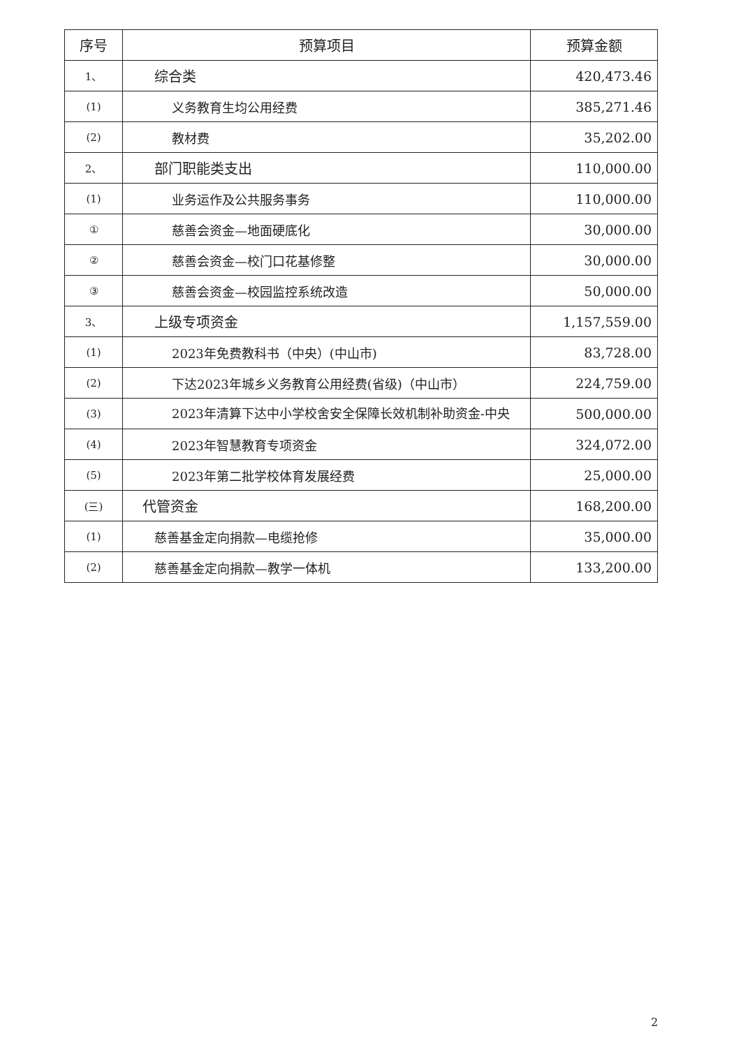| 序号 | 预算项目 | 预算金额 |
| --- | --- | --- |
| 1、 | 综合类 | 420,473.46 |
| (1) | 义务教育生均公用经费 | 385,271.46 |
| (2) | 教材费 | 35,202.00 |
| 2、 | 部门职能类支出 | 110,000.00 |
| (1) | 业务运作及公共服务事务 | 110,000.00 |
| ① | 慈善会资金—地面硬底化 | 30,000.00 |
| ② | 慈善会资金—校门口花基修整 | 30,000.00 |
| ③ | 慈善会资金—校园监控系统改造 | 50,000.00 |
| 3、 | 上级专项资金 | 1,157,559.00 |
| (1) | 2023年免费教科书（中央）(中山市) | 83,728.00 |
| (2) | 下达2023年城乡义务教育公用经费(省级)（中山市） | 224,759.00 |
| (3) | 2023年清算下达中小学校舍安全保障长效机制补助资金-中央 | 500,000.00 |
| (4) | 2023年智慧教育专项资金 | 324,072.00 |
| (5) | 2023年第二批学校体育发展经费 | 25,000.00 |
| (三) | 代管资金 | 168,200.00 |
| (1) | 慈善基金定向捐款—电缆抢修 | 35,000.00 |
| (2) | 慈善基金定向捐款—教学一体机 | 133,200.00 |
2